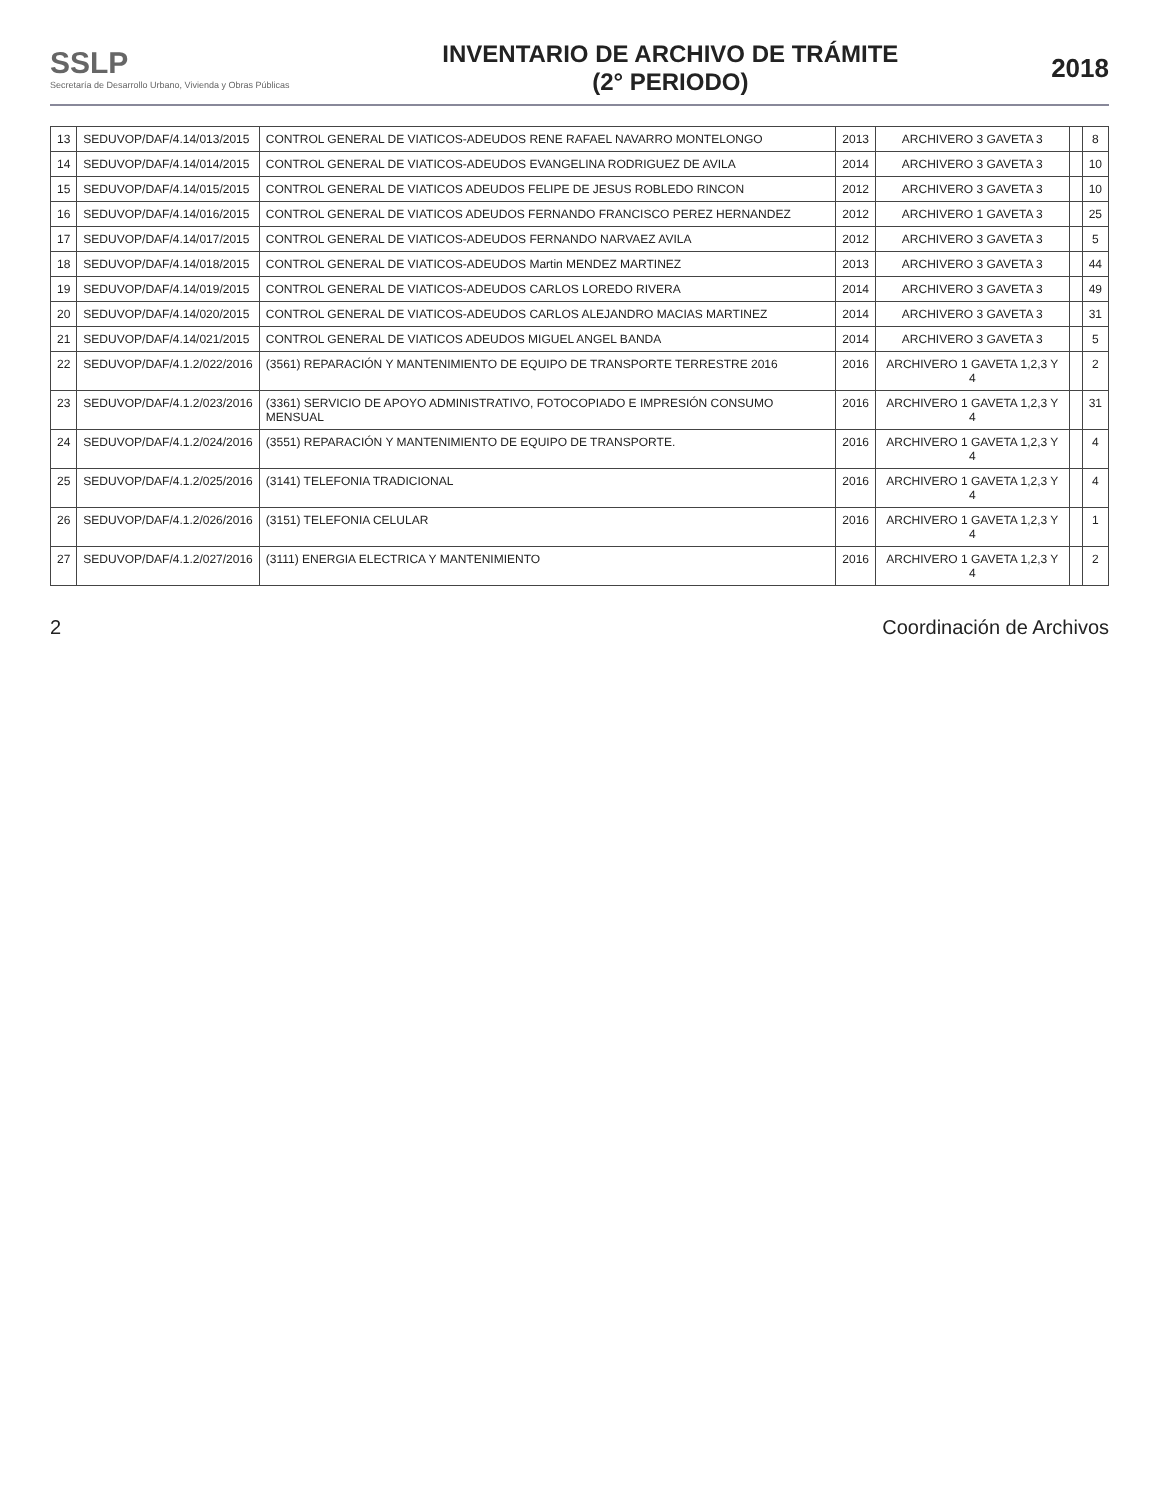SSLP
Secretaría de Desarrollo Urbano, Vivienda y Obras Públicas
INVENTARIO DE ARCHIVO DE TRÁMITE
(2° PERIODO)
2018
| 13 | SEDUVOP/DAF/4.14/013/2015 | CONTROL GENERAL DE VIATICOS-ADEUDOS RENE RAFAEL NAVARRO MONTELONGO | 2013 | ARCHIVERO 3 GAVETA 3 | | 8 |
| 14 | SEDUVOP/DAF/4.14/014/2015 | CONTROL GENERAL DE VIATICOS-ADEUDOS EVANGELINA RODRIGUEZ DE AVILA | 2014 | ARCHIVERO 3 GAVETA 3 | | 10 |
| 15 | SEDUVOP/DAF/4.14/015/2015 | CONTROL GENERAL DE VIATICOS ADEUDOS FELIPE DE JESUS ROBLEDO RINCON | 2012 | ARCHIVERO 3 GAVETA 3 | | 10 |
| 16 | SEDUVOP/DAF/4.14/016/2015 | CONTROL GENERAL DE VIATICOS ADEUDOS FERNANDO FRANCISCO PEREZ HERNANDEZ | 2012 | ARCHIVERO 1 GAVETA 3 | | 25 |
| 17 | SEDUVOP/DAF/4.14/017/2015 | CONTROL GENERAL DE VIATICOS-ADEUDOS FERNANDO NARVAEZ AVILA | 2012 | ARCHIVERO 3 GAVETA 3 | | 5 |
| 18 | SEDUVOP/DAF/4.14/018/2015 | CONTROL GENERAL DE VIATICOS-ADEUDOS Martin MENDEZ MARTINEZ | 2013 | ARCHIVERO 3 GAVETA 3 | | 44 |
| 19 | SEDUVOP/DAF/4.14/019/2015 | CONTROL GENERAL DE VIATICOS-ADEUDOS CARLOS LOREDO RIVERA | 2014 | ARCHIVERO 3 GAVETA 3 | | 49 |
| 20 | SEDUVOP/DAF/4.14/020/2015 | CONTROL GENERAL DE VIATICOS-ADEUDOS CARLOS ALEJANDRO MACIAS MARTINEZ | 2014 | ARCHIVERO 3 GAVETA 3 | | 31 |
| 21 | SEDUVOP/DAF/4.14/021/2015 | CONTROL GENERAL DE VIATICOS ADEUDOS MIGUEL ANGEL BANDA | 2014 | ARCHIVERO 3 GAVETA 3 | | 5 |
| 22 | SEDUVOP/DAF/4.1.2/022/2016 | (3561) REPARACIÓN Y MANTENIMIENTO DE EQUIPO DE TRANSPORTE TERRESTRE 2016 | 2016 | ARCHIVERO 1 GAVETA 1,2,3 Y 4 | | 2 |
| 23 | SEDUVOP/DAF/4.1.2/023/2016 | (3361) SERVICIO DE APOYO ADMINISTRATIVO, FOTOCOPIADO E IMPRESIÓN CONSUMO MENSUAL | 2016 | ARCHIVERO 1 GAVETA 1,2,3 Y 4 | | 31 |
| 24 | SEDUVOP/DAF/4.1.2/024/2016 | (3551) REPARACIÓN Y MANTENIMIENTO DE EQUIPO DE TRANSPORTE. | 2016 | ARCHIVERO 1 GAVETA 1,2,3 Y 4 | | 4 |
| 25 | SEDUVOP/DAF/4.1.2/025/2016 | (3141) TELEFONIA TRADICIONAL | 2016 | ARCHIVERO 1 GAVETA 1,2,3 Y 4 | | 4 |
| 26 | SEDUVOP/DAF/4.1.2/026/2016 | (3151) TELEFONIA CELULAR | 2016 | ARCHIVERO 1 GAVETA 1,2,3 Y 4 | | 1 |
| 27 | SEDUVOP/DAF/4.1.2/027/2016 | (3111) ENERGIA ELECTRICA Y MANTENIMIENTO | 2016 | ARCHIVERO 1 GAVETA 1,2,3 Y 4 | | 2 |
2 Coordinación de Archivos